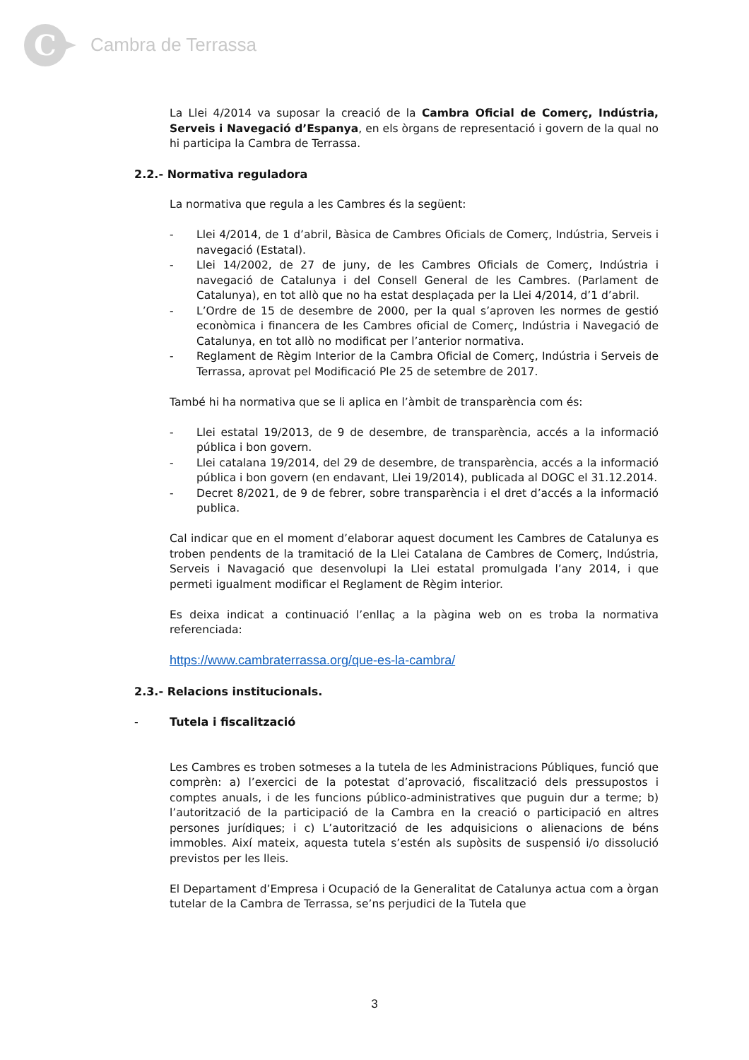C
Cambra de Terrassa
La Llei 4/2014 va suposar la creació de la Cambra Oficial de Comerç, Indústria, Serveis i Navegació d’Espanya, en els òrgans de representació i govern de la qual no hi participa la Cambra de Terrassa.
2.2.- Normativa reguladora
La normativa que regula a les Cambres és la següent:
- Llei 4/2014, de 1 d’abril, Bàsica de Cambres Oficials de Comerç, Indústria, Serveis i navegació (Estatal).
- Llei 14/2002, de 27 de juny, de les Cambres Oficials de Comerç, Indústria i navegació de Catalunya i del Consell General de les Cambres. (Parlament de Catalunya), en tot allò que no ha estat desplaçada per la Llei 4/2014, d’1 d’abril.
- L’Ordre de 15 de desembre de 2000, per la qual s’aproven les normes de gestió econòmica i financera de les Cambres oficial de Comerç, Indústria i Navegació de Catalunya, en tot allò no modificat per l’anterior normativa.
- Reglament de Règim Interior de la Cambra Oficial de Comerç, Indústria i Serveis de Terrassa, aprovat pel Modificació Ple 25 de setembre de 2017.
També hi ha normativa que se li aplica en l’àmbit de transparència com és:
- Llei estatal 19/2013, de 9 de desembre, de transparència, accés a la informació pública i bon govern.
- Llei catalana 19/2014, del 29 de desembre, de transparència, accés a la informació pública i bon govern (en endavant, Llei 19/2014), publicada al DOGC el 31.12.2014.
- Decret 8/2021, de 9 de febrer, sobre transparència i el dret d’accés a la informació publica.
Cal indicar que en el moment d’elaborar aquest document les Cambres de Catalunya es troben pendents de la tramitació de la Llei Catalana de Cambres de Comerç, Indústria, Serveis i Navagació que desenvolupi la Llei estatal promulgada l’any 2014, i que permeti igualment modificar el Reglament de Règim interior.
Es deixa indicat a continuació l’enllaç a la pàgina web on es troba la normativa referenciada:
https://www.cambraterrassa.org/que-es-la-cambra/
2.3.- Relacions institucionals.
- Tutela i fiscalització
Les Cambres es troben sotmeses a la tutela de les Administracions Públiques, funció que comprèn: a) l’exercici de la potestat d’aprovació, fiscalització dels pressupostos i comptes anuals, i de les funcions público-administratives que puguin dur a terme; b) l’autorització de la participació de la Cambra en la creació o participació en altres persones jurídiques; i c) L’autorització de les adquisicions o alienacions de béns immobles. Així mateix, aquesta tutela s’estén als supòsits de suspensió i/o dissolució previstos per les lleis.
El Departament d’Empresa i Ocupació de la Generalitat de Catalunya actua com a òrgan tutelar de la Cambra de Terrassa, se’ns perjudici de la Tutela que
3